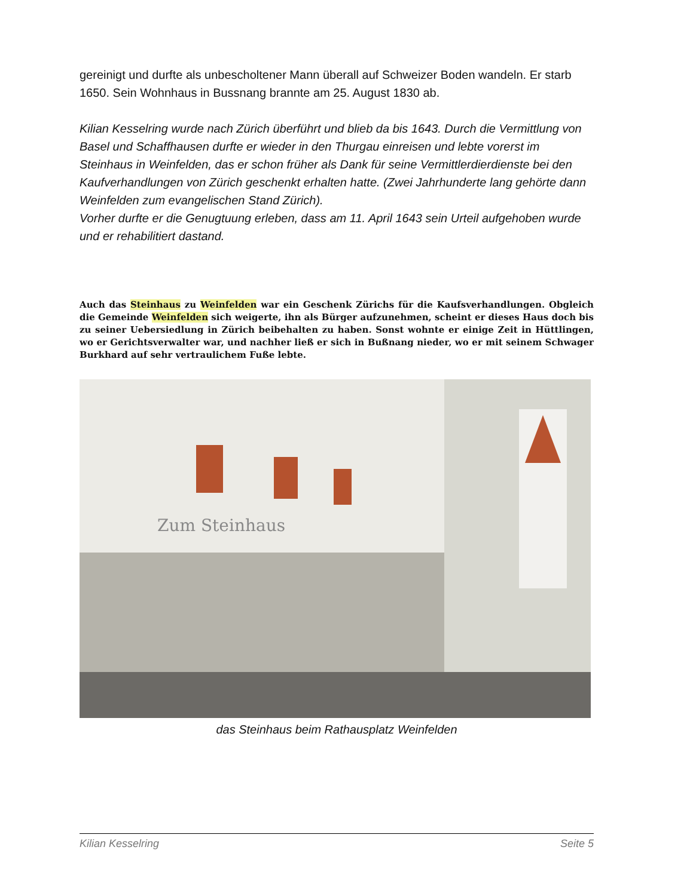gereinigt und durfte als unbescholtener Mann überall auf Schweizer Boden wandeln. Er starb 1650. Sein Wohnhaus in Bussnang brannte am 25. August 1830 ab.
Kilian Kesselring wurde nach Zürich überführt und blieb da bis 1643. Durch die Vermittlung von Basel und Schaffhausen durfte er wieder in den Thurgau einreisen und lebte vorerst im Steinhaus in Weinfelden, das er schon früher als Dank für seine Vermittlerdierdienste bei den Kaufverhandlungen von Zürich geschenkt erhalten hatte. (Zwei Jahrhunderte lang gehörte dann Weinfelden zum evangelischen Stand Zürich).
Vorher durfte er die Genugtuung erleben, dass am 11. April 1643 sein Urteil aufgehoben wurde und er rehabilitiert dastand.
Auch das Steinhaus zu Weinfelden war ein Geschenk Zürichs für die Kaufsverhandlungen. Obgleich die Gemeinde Weinfelden sich weigerte, ihn als Bürger aufzunehmen, scheint er dieses Haus doch bis zu seiner Uebersiedlung in Zürich beibehalten zu haben. Sonst wohnte er einige Zeit in Hüttlingen, wo er Gerichtsverwalter war, und nachher ließ er sich in Bußnang nieder, wo er mit seinem Schwager Burkhard auf sehr vertraulichem Fuße lebte.
Zum Steinhaus
das Steinhaus beim Rathausplatz Weinfelden
Kilian Kesselring Seite 5